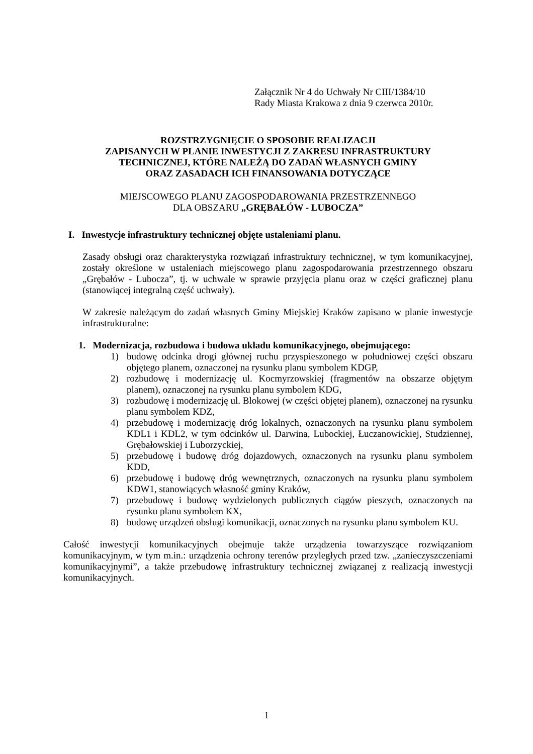Załącznik Nr 4 do Uchwały Nr CIII/1384/10
Rady Miasta Krakowa z dnia 9 czerwca 2010r.
ROZSTRZYGNIĘCIE O SPOSOBIE REALIZACJI
ZAPISANYCH W PLANIE INWESTYCJI Z ZAKRESU INFRASTRUKTURY
TECHNICZNEJ, KTÓRE NALEŻĄ DO ZADAŃ WŁASNYCH GMINY
ORAZ ZASADACH ICH FINANSOWANIA DOTYCZĄCE
MIEJSCOWEGO PLANU ZAGOSPODAROWANIA PRZESTRZENNEGO
DLA OBSZARU „GRĘBAŁÓW - LUBOCZA”
I. Inwestycje infrastruktury technicznej objęte ustaleniami planu.
Zasady obsługi oraz charakterystyka rozwiązań infrastruktury technicznej, w tym komunikacyjnej, zostały określone w ustaleniach miejscowego planu zagospodarowania przestrzennego obszaru „Grębałów - Lubocza”, tj. w uchwale w sprawie przyjęcia planu oraz w części graficznej planu (stanowiącej integralną część uchwały).
W zakresie należącym do zadań własnych Gminy Miejskiej Kraków zapisano w planie inwestycje infrastrukturalne:
1. Modernizacja, rozbudowa i budowa układu komunikacyjnego, obejmującego:
1) budowę odcinka drogi głównej ruchu przyspieszonego w południowej części obszaru objętego planem, oznaczonej na rysunku planu symbolem KDGP,
2) rozbudowę i modernizację ul. Kocmyrzowskiej (fragmentów na obszarze objętym planem), oznaczonej na rysunku planu symbolem KDG,
3) rozbudowę i modernizację ul. Blokowej (w części objętej planem), oznaczonej na rysunku planu symbolem KDZ,
4) przebudowę i modernizację dróg lokalnych, oznaczonych na rysunku planu symbolem KDL1 i KDL2, w tym odcinków ul. Darwina, Lubockiej, Łuczanowickiej, Studziennej, Grębałowskiej i Luborzyckiej,
5) przebudowę i budowę dróg dojazdowych, oznaczonych na rysunku planu symbolem KDD,
6) przebudowę i budowę dróg wewnętrznych, oznaczonych na rysunku planu symbolem KDW1, stanowiących własność gminy Kraków,
7) przebudowę i budowę wydzielonych publicznych ciągów pieszych, oznaczonych na rysunku planu symbolem KX,
8) budowę urządzeń obsługi komunikacji, oznaczonych na rysunku planu symbolem KU.
Całość inwestycji komunikacyjnych obejmuje także urządzenia towarzyszące rozwiązaniom komunikacyjnym, w tym m.in.: urządzenia ochrony terenów przyległych przed tzw. „zanieczyszczeniami komunikacyjnymi”, a także przebudowę infrastruktury technicznej związanej z realizacją inwestycji komunikacyjnych.
1